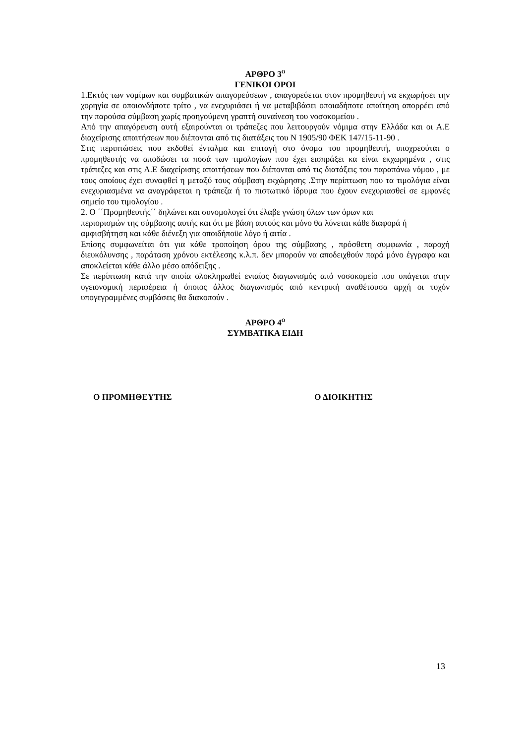ΑΡΘΡΟ 3<sup>Ο</sup>
ΓΕΝΙΚΟΙ ΟΡΟΙ
1.Εκτός των νομίμων και συμβατικών απαγορεύσεων , απαγορεύεται στον προμηθευτή να εκχωρήσει την χορηγία σε οποιονδήποτε τρίτο , να ενεχυριάσει ή να μεταβιβάσει οποιαδήποτε απαίτηση απορρέει από την παρούσα σύμβαση χωρίς προηγούμενη γραπτή συναίνεση του νοσοκομείου .
Από την απαγόρευση αυτή εξαιρούνται οι τράπεζες που λειτουργούν νόμιμα στην Ελλάδα και οι Α.Ε διαχείρισης απαιτήσεων που διέπονται από τις διατάξεις του Ν 1905/90 ΦΕΚ 147/15-11-90 .
Στις περιπτώσεις που εκδοθεί ένταλμα και επιταγή στο όνομα του προμηθευτή, υποχρεούται ο προμηθευτής να αποδώσει τα ποσά των τιμολογίων που έχει εισπράξει κα είναι εκχωρημένα , στις τράπεζες και στις Α.Ε διαχείρισης απαιτήσεων που διέπονται από τις διατάξεις του παραπάνω νόμου , με τους οποίους έχει συναφθεί η μεταξύ τους σύμβαση εκχώρησης .Στην περίπτωση που τα τιμολόγια είναι ενεχυριασμένα να αναγράφεται η τράπεζα ή το πιστωτικό ίδρυμα που έχουν ενεχυριασθεί σε εμφανές σημείο του τιμολογίου .
2. Ο ΄΄Προμηθευτής΄΄ δηλώνει και συνομολογεί ότι έλαβε γνώση όλων των όρων και
περιορισμών της σύμβασης αυτής και ότι με βάση αυτούς και μόνο θα λύνεται κάθε διαφορά ή αμφισβήτηση και κάθε διένεξη για οποιδήποϋε λόγο ή αιτία .
Επίσης συμφωνείται ότι για κάθε τροποίηση όρου της σύμβασης , πρόσθετη συμφωνία , παροχή διευκόλυνσης , παράταση χρόνου εκτέλεσης κ.λ.π. δεν μπορούν να αποδειχθούν παρά μόνο έγγραφα και αποκλείεται κάθε άλλο μέσο απόδειξης .
Σε περίπτωση κατά την οποία ολοκληρωθεί ενιαίος διαγωνισμός από νοσοκομείο που υπάγεται στην υγειονομική περιφέρεια ή όποιος άλλος διαγωνισμός από κεντρική αναθέτουσα αρχή οι τυχόν υπογεγραμμένες συμβάσεις θα διακοπούν .
ΑΡΘΡΟ 4<sup>Ο</sup>
ΣΥΜΒΑΤΙΚΑ ΕΙΔΗ
Ο ΠΡΟΜΗΘΕΥΤΗΣ Ο ΔΙΟΙΚΗΤΗΣ
13